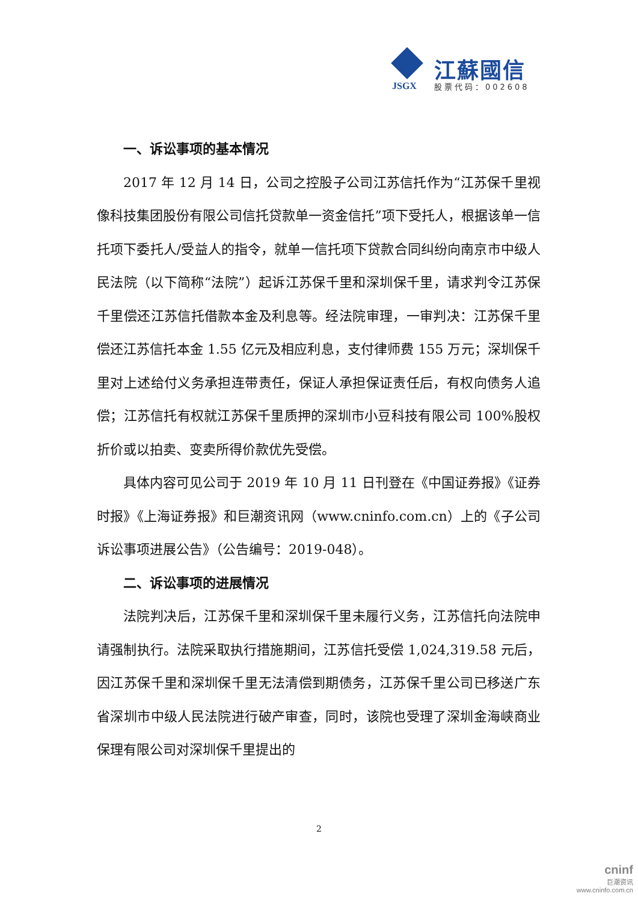JSGX
江蘇國信
股票代码：002608
一、诉讼事项的基本情况
2017 年 12 月 14 日，公司之控股子公司江苏信托作为“江苏保千里视像科技集团股份有限公司信托贷款单一资金信托”项下受托人，根据该单一信托项下委托人/受益人的指令，就单一信托项下贷款合同纠纷向南京市中级人民法院（以下简称“法院”）起诉江苏保千里和深圳保千里，请求判令江苏保千里偿还江苏信托借款本金及利息等。经法院审理，一审判决：江苏保千里偿还江苏信托本金 1.55 亿元及相应利息，支付律师费 155 万元；深圳保千里对上述给付义务承担连带责任，保证人承担保证责任后，有权向债务人追偿；江苏信托有权就江苏保千里质押的深圳市小豆科技有限公司 100%股权折价或以拍卖、变卖所得价款优先受偿。
具体内容可见公司于 2019 年 10 月 11 日刊登在《中国证券报》《证券时报》《上海证券报》和巨潮资讯网（www.cninfo.com.cn）上的《子公司诉讼事项进展公告》（公告编号：2019-048）。
二、诉讼事项的进展情况
法院判决后，江苏保千里和深圳保千里未履行义务，江苏信托向法院申请强制执行。法院采取执行措施期间，江苏信托受偿 1,024,319.58 元后，因江苏保千里和深圳保千里无法清偿到期债务，江苏保千里公司已移送广东省深圳市中级人民法院进行破产审查，同时，该院也受理了深圳金海峡商业保理有限公司对深圳保千里提出的
2
cninf
巨潮资讯
www.cninfo.com.cn